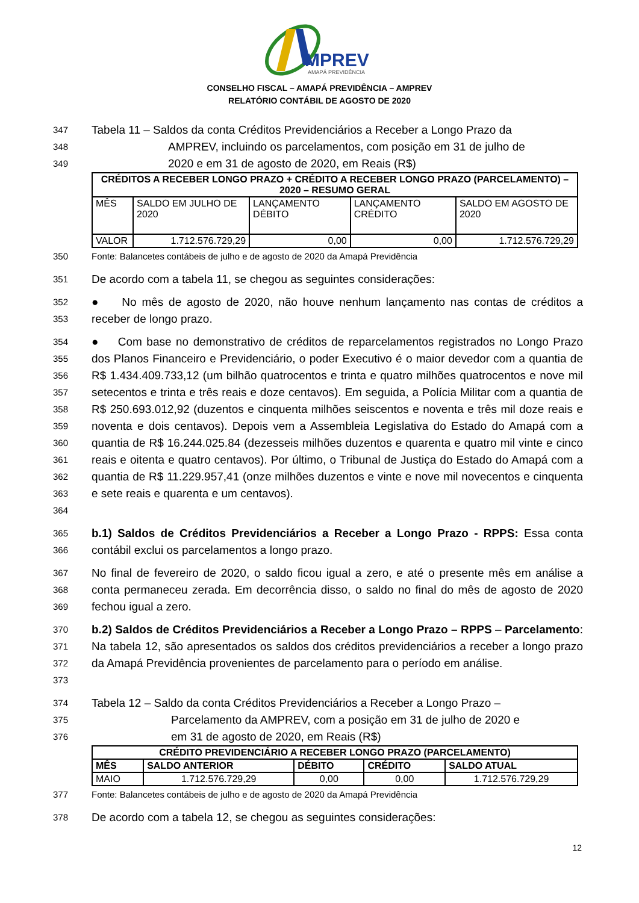MPREV
AMAPÁ PREVIDÊNCIA
CONSELHO FISCAL – AMAPÁ PREVIDÊNCIA – AMPREV
RELATÓRIO CONTÁBIL DE AGOSTO DE 2020
347 Tabela 11 – Saldos da conta Créditos Previdenciários a Receber a Longo Prazo da
348 AMPREV, incluindo os parcelamentos, com posição em 31 de julho de
349 2020 e em 31 de agosto de 2020, em Reais (R$)
| CRÉDITOS A RECEBER LONGO PRAZO + CRÉDITO A RECEBER LONGO PRAZO (PARCELAMENTO) – 2020 – RESUMO GERAL | | | | |
| --- | --- | --- | --- | --- |
| MÊS | SALDO EM JULHO DE 2020 | LANÇAMENTO DÉBITO | LANÇAMENTO CRÉDITO | SALDO EM AGOSTO DE 2020 |
| VALOR | 1.712.576.729,29 | 0,00 | 0,00 | 1.712.576.729,29 |
350 Fonte: Balancetes contábeis de julho e de agosto de 2020 da Amapá Previdência
351 De acordo com a tabela 11, se chegou as seguintes considerações:
352
353 ● No mês de agosto de 2020, não houve nenhum lançamento nas contas de créditos a receber de longo prazo.
354
355
356
357
358
359
360
361
362
363
364 ● Com base no demonstrativo de créditos de reparcelamentos registrados no Longo Prazo dos Planos Financeiro e Previdenciário, o poder Executivo é o maior devedor com a quantia de R$ 1.434.409.733,12 (um bilhão quatrocentos e trinta e quatro milhões quatrocentos e nove mil setecentos e trinta e três reais e doze centavos). Em seguida, a Polícia Militar com a quantia de R$ 250.693.012,92 (duzentos e cinquenta milhões seiscentos e noventa e três mil doze reais e noventa e dois centavos). Depois vem a Assembleia Legislativa do Estado do Amapá com a quantia de R$ 16.244.025.84 (dezesseis milhões duzentos e quarenta e quatro mil vinte e cinco reais e oitenta e quatro centavos). Por último, o Tribunal de Justiça do Estado do Amapá com a quantia de R$ 11.229.957,41 (onze milhões duzentos e vinte e nove mil novecentos e cinquenta e sete reais e quarenta e um centavos).
365
366 b.1) Saldos de Créditos Previdenciários a Receber a Longo Prazo - RPPS: Essa conta contábil exclui os parcelamentos a longo prazo.
367
368
369 No final de fevereiro de 2020, o saldo ficou igual a zero, e até o presente mês em análise a conta permaneceu zerada. Em decorrência disso, o saldo no final do mês de agosto de 2020 fechou igual a zero.
370
371
372
373 b.2) Saldos de Créditos Previdenciários a Receber a Longo Prazo – RPPS – Parcelamento: Na tabela 12, são apresentados os saldos dos créditos previdenciários a receber a longo prazo da Amapá Previdência provenientes de parcelamento para o período em análise.
374 Tabela 12 – Saldo da conta Créditos Previdenciários a Receber a Longo Prazo –
375 Parcelamento da AMPREV, com a posição em 31 de julho de 2020 e
376 em 31 de agosto de 2020, em Reais (R$)
| CRÉDITO PREVIDENCIÁRIO A RECEBER LONGO PRAZO (PARCELAMENTO) | | | | |
| --- | --- | --- | --- | --- |
| MÊS | SALDO ANTERIOR | DÉBITO | CRÉDITO | SALDO ATUAL |
| MAIO | 1.712.576.729,29 | 0,00 | 0,00 | 1.712.576.729,29 |
377 Fonte: Balancetes contábeis de julho e de agosto de 2020 da Amapá Previdência
378 De acordo com a tabela 12, se chegou as seguintes considerações:
12